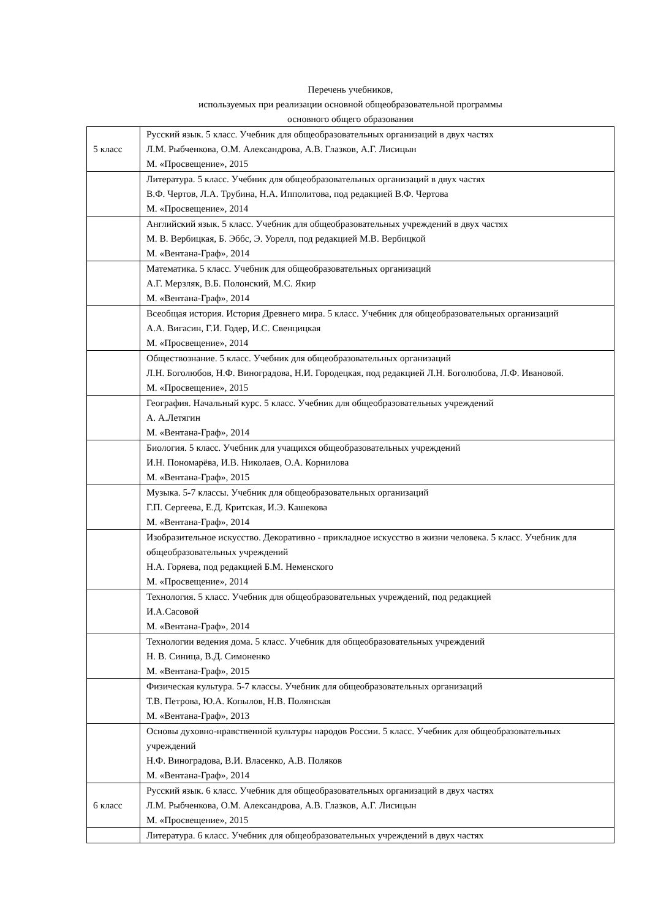Перечень учебников,
используемых при реализации основной общеобразовательной программы
основного общего образования
| 5 класс | Русский язык. 5 класс. Учебник для общеобразовательных организаций в двух частях Л.М. Рыбченкова, О.М. Александрова, А.В. Глазков, А.Г. Лисицын М. «Просвещение», 2015 |
| | Литература. 5 класс. Учебник для общеобразовательных организаций в двух частях В.Ф. Чертов, Л.А. Трубина, Н.А. Ипполитова, под редакцией В.Ф. Чертова М. «Просвещение», 2014 |
| | Английский язык. 5 класс. Учебник для общеобразовательных учреждений в двух частях М. В. Вербицкая, Б. Эббс, Э. Уорелл, под редакцией М.В. Вербицкой М. «Вентана-Граф», 2014 |
| | Математика. 5 класс. Учебник для общеобразовательных организаций А.Г. Мерзляк, В.Б. Полонский, М.С. Якир М. «Вентана-Граф», 2014 |
| | Всеобщая история. История Древнего мира. 5 класс. Учебник для общеобразовательных организаций А.А. Вигасин, Г.И. Годер, И.С. Свенцицкая М. «Просвещение», 2014 |
| | Обществознание. 5 класс. Учебник для общеобразовательных организаций Л.Н. Боголюбов, Н.Ф. Виноградова, Н.И. Городецкая, под редакцией Л.Н. Боголюбова, Л.Ф. Ивановой. М. «Просвещение», 2015 |
| | География. Начальный курс. 5 класс. Учебник для общеобразовательных учреждений А. А.Летягин М. «Вентана-Граф», 2014 |
| | Биология. 5 класс. Учебник для учащихся общеобразовательных учреждений И.Н. Пономарёва, И.В. Николаев, О.А. Корнилова М. «Вентана-Граф», 2015 |
| | Музыка. 5-7 классы. Учебник для общеобразовательных организаций Г.П. Сергеева, Е.Д. Критская, И.Э. Кашекова М. «Вентана-Граф», 2014 |
| | Изобразительное искусство. Декоративно - прикладное искусство в жизни человека. 5 класс. Учебник для общеобразовательных учреждений Н.А. Горяева, под редакцией Б.М. Неменского М. «Просвещение», 2014 |
| | Технология. 5 класс. Учебник для общеобразовательных учреждений, под редакцией И.А.Сасовой М. «Вентана-Граф», 2014 |
| | Технологии ведения дома. 5 класс. Учебник для общеобразовательных учреждений Н. В. Синица, В.Д. Симоненко М. «Вентана-Граф», 2015 |
| | Физическая культура. 5-7 классы. Учебник для общеобразовательных организаций Т.В. Петрова, Ю.А. Копылов, Н.В. Полянская М. «Вентана-Граф», 2013 |
| | Основы духовно-нравственной культуры народов России. 5 класс. Учебник для общеобразовательных учреждений Н.Ф. Виноградова, В.И. Власенко, А.В. Поляков М. «Вентана-Граф», 2014 |
| 6 класс | Русский язык. 6 класс. Учебник для общеобразовательных организаций в двух частях Л.М. Рыбченкова, О.М. Александрова, А.В. Глазков, А.Г. Лисицын М. «Просвещение», 2015 |
| | Литература. 6 класс. Учебник для общеобразовательных учреждений в двух частях |